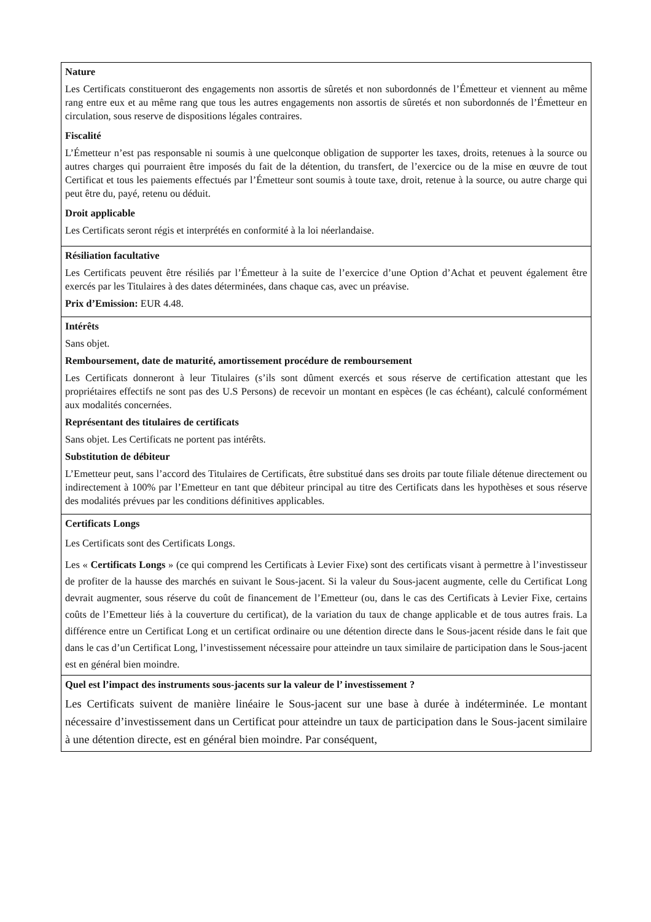Nature
Les Certificats constitueront des engagements non assortis de sûretés et non subordonnés de l’Émetteur et viennent au même rang entre eux et au même rang que tous les autres engagements non assortis de sûretés et non subordonnés de l’Émetteur en circulation, sous reserve de dispositions légales contraires.
Fiscalité
L’Émetteur n’est pas responsable ni soumis à une quelconque obligation de supporter les taxes, droits, retenues à la source ou autres charges qui pourraient être imposés du fait de la détention, du transfert, de l’exercice ou de la mise en œuvre de tout Certificat et tous les paiements effectués par l’Émetteur sont soumis à toute taxe, droit, retenue à la source, ou autre charge qui peut être du, payé, retenu ou déduit.
Droit applicable
Les Certificats seront régis et interprétés en conformité à la loi néerlandaise.
Résiliation facultative
Les Certificats peuvent être résiliés par l’Émetteur à la suite de l’exercice d’une Option d’Achat et peuvent également être exercés par les Titulaires à des dates déterminées, dans chaque cas, avec un préavise.
Prix d’Emission: EUR 4.48.
Intérêts
Sans objet.
Remboursement, date de maturité, amortissement procédure de remboursement
Les Certificats donneront à leur Titulaires (s’ils sont dûment exercés et sous réserve de certification attestant que les propriétaires effectifs ne sont pas des U.S Persons) de recevoir un montant en espèces (le cas échéant), calculé conformément aux modalités concernées.
Représentant des titulaires de certificats
Sans objet. Les Certificats ne portent pas intérêts.
Substitution de débiteur
L’Emetteur peut, sans l’accord des Titulaires de Certificats, être substitué dans ses droits par toute filiale détenue directement ou indirectement à 100% par l’Emetteur en tant que débiteur principal au titre des Certificats dans les hypothèses et sous réserve des modalités prévues par les conditions définitives applicables.
Certificats Longs
Les Certificats sont des Certificats Longs.
Les « Certificats Longs » (ce qui comprend les Certificats à Levier Fixe) sont des certificats visant à permettre à l’investisseur de profiter de la hausse des marchés en suivant le Sous-jacent. Si la valeur du Sous-jacent augmente, celle du Certificat Long devrait augmenter, sous réserve du coût de financement de l’Emetteur (ou, dans le cas des Certificats à Levier Fixe, certains coûts de l’Emetteur liés à la couverture du certificat), de la variation du taux de change applicable et de tous autres frais. La différence entre un Certificat Long et un certificat ordinaire ou une détention directe dans le Sous-jacent réside dans le fait que dans le cas d’un Certificat Long, l’investissement nécessaire pour atteindre un taux similaire de participation dans le Sous-jacent est en général bien moindre.
Quel est l’impact des instruments sous-jacents sur la valeur de l’ investissement ?
Les Certificats suivent de manière linéaire le Sous-jacent sur une base à durée à indéterminée. Le montant nécessaire d’investissement dans un Certificat pour atteindre un taux de participation dans le Sous-jacent similaire à une détention directe, est en général bien moindre. Par conséquent,